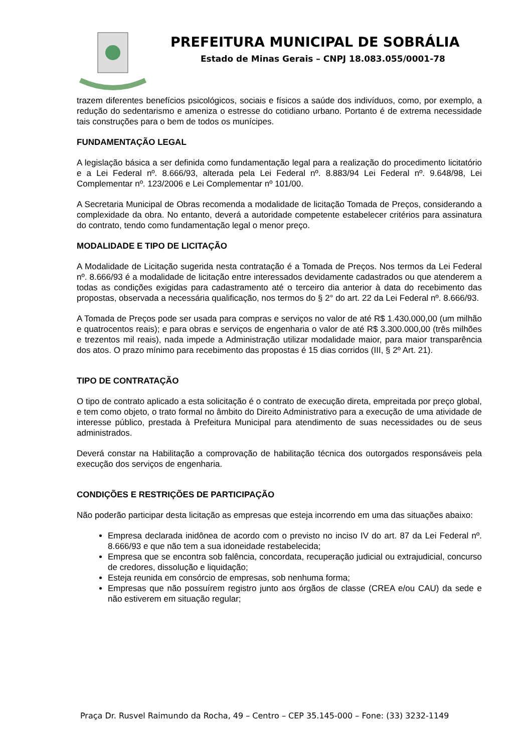PREFEITURA MUNICIPAL DE SOBRÁLIA
Estado de Minas Gerais – CNPJ 18.083.055/0001-78
trazem diferentes benefícios psicológicos, sociais e físicos a saúde dos indivíduos, como, por exemplo, a redução do sedentarismo e ameniza o estresse do cotidiano urbano. Portanto é de extrema necessidade tais construções para o bem de todos os munícipes.
FUNDAMENTAÇÃO LEGAL
A legislação básica a ser definida como fundamentação legal para a realização do procedimento licitatório e a Lei Federal nº. 8.666/93, alterada pela Lei Federal nº. 8.883/94 Lei Federal nº. 9.648/98, Lei Complementar nº. 123/2006 e Lei Complementar nº 101/00.
A Secretaria Municipal de Obras recomenda a modalidade de licitação Tomada de Preços, considerando a complexidade da obra. No entanto, deverá a autoridade competente estabelecer critérios para assinatura do contrato, tendo como fundamentação legal o menor preço.
MODALIDADE E TIPO DE LICITAÇÃO
A Modalidade de Licitação sugerida nesta contratação é a Tomada de Preços. Nos termos da Lei Federal nº. 8.666/93 é a modalidade de licitação entre interessados devidamente cadastrados ou que atenderem a todas as condições exigidas para cadastramento até o terceiro dia anterior à data do recebimento das propostas, observada a necessária qualificação, nos termos do § 2° do art. 22 da Lei Federal nº. 8.666/93.
A Tomada de Preços pode ser usada para compras e serviços no valor de até R$ 1.430.000,00 (um milhão e quatrocentos reais); e para obras e serviços de engenharia o valor de até R$ 3.300.000,00 (três milhões e trezentos mil reais), nada impede a Administração utilizar modalidade maior, para maior transparência dos atos. O prazo mínimo para recebimento das propostas é 15 dias corridos (III, § 2º Art. 21).
TIPO DE CONTRATAÇÃO
O tipo de contrato aplicado a esta solicitação é o contrato de execução direta, empreitada por preço global, e tem como objeto, o trato formal no âmbito do Direito Administrativo para a execução de uma atividade de interesse público, prestada à Prefeitura Municipal para atendimento de suas necessidades ou de seus administrados.
Deverá constar na Habilitação a comprovação de habilitação técnica dos outorgados responsáveis pela execução dos serviços de engenharia.
CONDIÇÕES E RESTRIÇÕES DE PARTICIPAÇÃO
Não poderão participar desta licitação as empresas que esteja incorrendo em uma das situações abaixo:
Empresa declarada inidônea de acordo com o previsto no inciso IV do art. 87 da Lei Federal nº. 8.666/93 e que não tem a sua idoneidade restabelecida;
Empresa que se encontra sob falência, concordata, recuperação judicial ou extrajudicial, concurso de credores, dissolução e liquidação;
Esteja reunida em consórcio de empresas, sob nenhuma forma;
Empresas que não possuírem registro junto aos órgãos de classe (CREA e/ou CAU) da sede e não estiverem em situação regular;
Praça Dr. Rusvel Raimundo da Rocha, 49 – Centro – CEP 35.145-000 – Fone: (33) 3232-1149